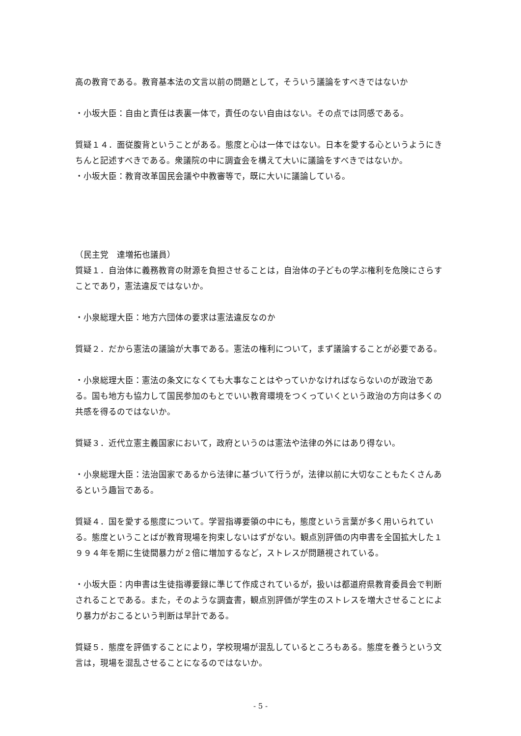高の教育である。教育基本法の文言以前の問題として，そういう議論をすべきではないか
・小坂大臣：自由と責任は表裏一体で，責任のない自由はない。その点では同感である。
質疑１４．面従腹背ということがある。態度と心は一体ではない。日本を愛する心というようにきちんと記述すべきである。衆議院の中に調査会を構えて大いに議論をすべきではないか。
・小坂大臣：教育改革国民会議や中教審等で，既に大いに議論している。
（民主党　達増拓也議員）
質疑１．自治体に義務教育の財源を負担させることは，自治体の子どもの学ぶ権利を危険にさらすことであり，憲法違反ではないか。
・小泉総理大臣：地方六団体の要求は憲法違反なのか
質疑２．だから憲法の議論が大事である。憲法の権利について，まず議論することが必要である。
・小泉総理大臣：憲法の条文になくても大事なことはやっていかなければならないのが政治である。国も地方も協力して国民参加のもとでいい教育環境をつくっていくという政治の方向は多くの共感を得るのではないか。
質疑３．近代立憲主義国家において，政府というのは憲法や法律の外にはあり得ない。
・小泉総理大臣：法治国家であるから法律に基づいて行うが，法律以前に大切なこともたくさんあるという趣旨である。
質疑４．国を愛する態度について。学習指導要領の中にも，態度という言葉が多く用いられている。態度ということばが教育現場を拘束しないはずがない。観点別評価の内申書を全国拡大した１９９４年を期に生徒間暴力が２倍に増加するなど，ストレスが問題視されている。
・小坂大臣：内申書は生徒指導要録に準じて作成されているが，扱いは都道府県教育委員会で判断されることである。また，そのような調査書，観点別評価が学生のストレスを増大させることにより暴力がおこるという判断は早計である。
質疑５．態度を評価することにより，学校現場が混乱しているところもある。態度を養うという文言は，現場を混乱させることになるのではないか。
- 5 -